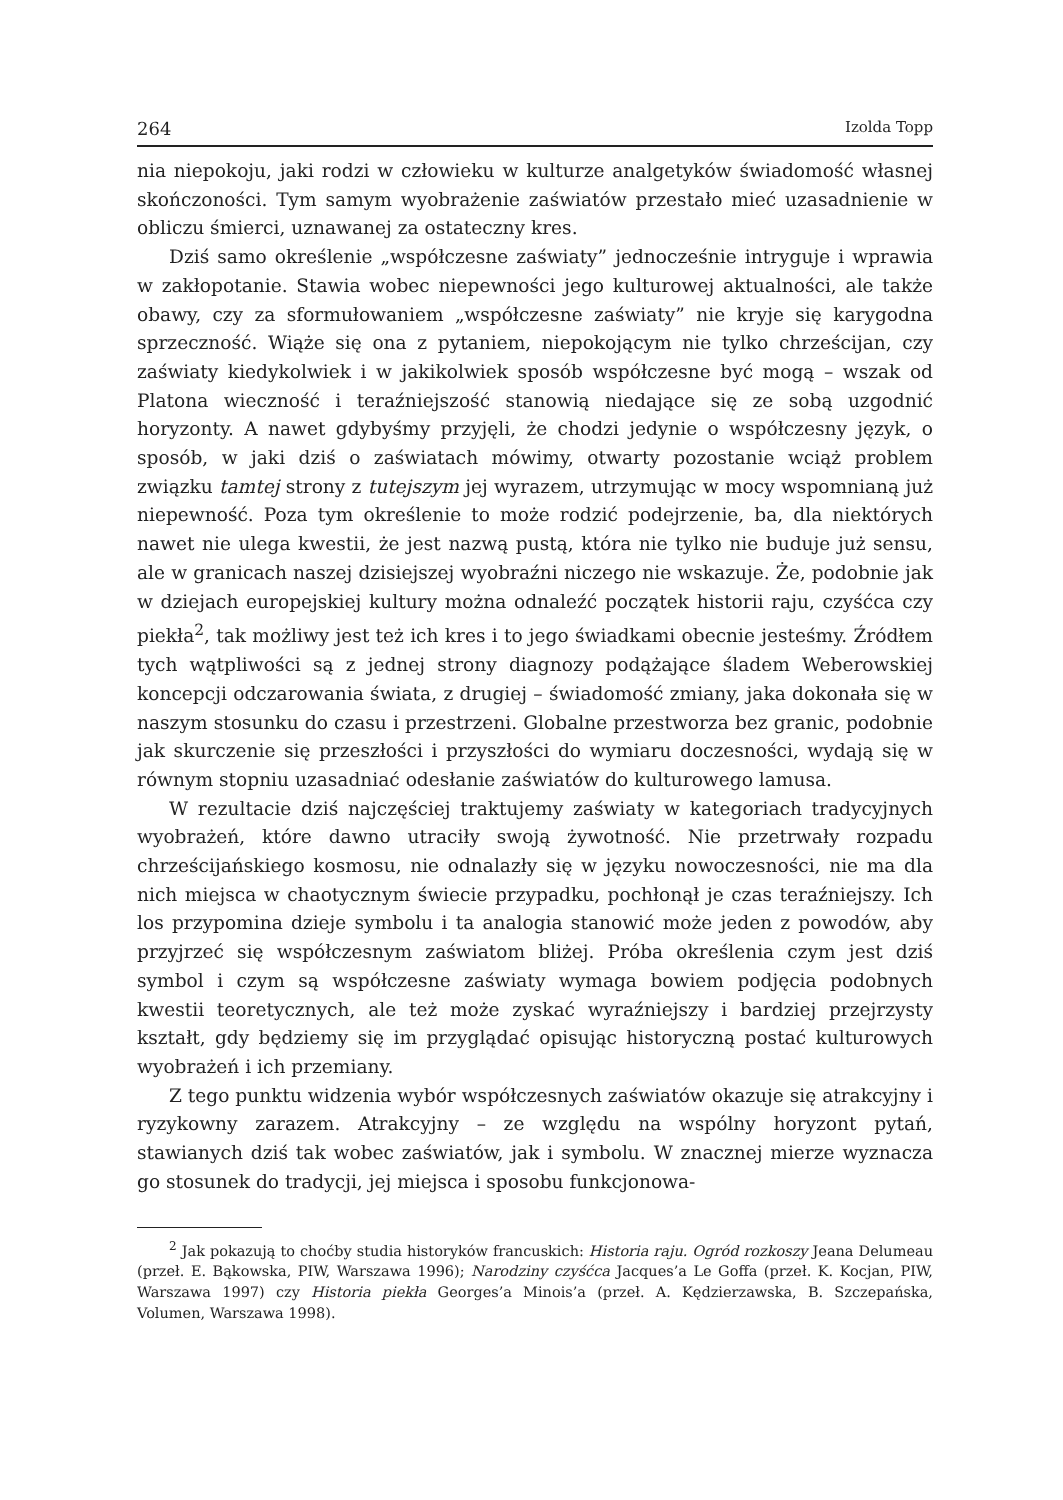264 Izolda Topp
nia niepokoju, jaki rodzi w człowieku w kulturze analgetyków świadomość własnej skończoności. Tym samym wyobrażenie zaświatów przestało mieć uzasadnienie w obliczu śmierci, uznawanej za ostateczny kres.
Dziś samo określenie „współczesne zaświaty” jednocześnie intryguje i wprawia w zakłopotanie. Stawia wobec niepewności jego kulturowej aktualności, ale także obawy, czy za sformułowaniem „współczesne zaświaty” nie kryje się karygodna sprzeczność. Wiąże się ona z pytaniem, niepokojącym nie tylko chrześcijan, czy zaświaty kiedykolwiek i w jakikolwiek sposób współczesne być mogą – wszak od Platona wieczność i teraźniejszość stanowią niedające się ze sobą uzgodnić horyzonty. A nawet gdybyśmy przyjęli, że chodzi jedynie o współczesny język, o sposób, w jaki dziś o zaświatach mówimy, otwarty pozostanie wciąż problem związku tamtej strony z tutejszym jej wyrazem, utrzymując w mocy wspomnianą już niepewność. Poza tym określenie to może rodzić podejrzenie, ba, dla niektórych nawet nie ulega kwestii, że jest nazwą pustą, która nie tylko nie buduje już sensu, ale w granicach naszej dzisiejszej wyobraźni niczego nie wskazuje. Że, podobnie jak w dziejach europejskiej kultury można odnaleźć początek historii raju, czyśćca czy piekła<sup>2</sup>, tak możliwy jest też ich kres i to jego świadkami obecnie jesteśmy. Źródłem tych wątpliwości są z jednej strony diagnozy podążające śladem Weberowskiej koncepcji odczarowania świata, z drugiej – świadomość zmiany, jaka dokonała się w naszym stosunku do czasu i przestrzeni. Globalne przestworza bez granic, podobnie jak skurczenie się przeszłości i przyszłości do wymiaru doczesności, wydają się w równym stopniu uzasadniać odesłanie zaświatów do kulturowego lamusa.
W rezultacie dziś najczęściej traktujemy zaświaty w kategoriach tradycyjnych wyobrażeń, które dawno utraciły swoją żywotność. Nie przetrwały rozpadu chrześcijańskiego kosmosu, nie odnalazły się w języku nowoczesności, nie ma dla nich miejsca w chaotycznym świecie przypadku, pochłonął je czas teraźniejszy. Ich los przypomina dzieje symbolu i ta analogia stanowić może jeden z powodów, aby przyjrzeć się współczesnym zaświatom bliżej. Próba określenia czym jest dziś symbol i czym są współczesne zaświaty wymaga bowiem podjęcia podobnych kwestii teoretycznych, ale też może zyskać wyraźniejszy i bardziej przejrzysty kształt, gdy będziemy się im przyglądać opisując historyczną postać kulturowych wyobrażeń i ich przemiany.
Z tego punktu widzenia wybór współczesnych zaświatów okazuje się atrakcyjny i ryzykowny zarazem. Atrakcyjny – ze względu na wspólny horyzont pytań, stawianych dziś tak wobec zaświatów, jak i symbolu. W znacznej mierze wyznacza go stosunek do tradycji, jej miejsca i sposobu funkcjonowa-
<sup>2</sup> Jak pokazują to choćby studia historyków francuskich: Historia raju. Ogród rozkoszy Jeana Delumeau (przeł. E. Bąkowska, PIW, Warszawa 1996); Narodziny czyśćca Jacques’a Le Goffa (przeł. K. Kocjan, PIW, Warszawa 1997) czy Historia piekła Georges’a Minois’a (przeł. A. Kędzierzawska, B. Szczepańska, Volumen, Warszawa 1998).